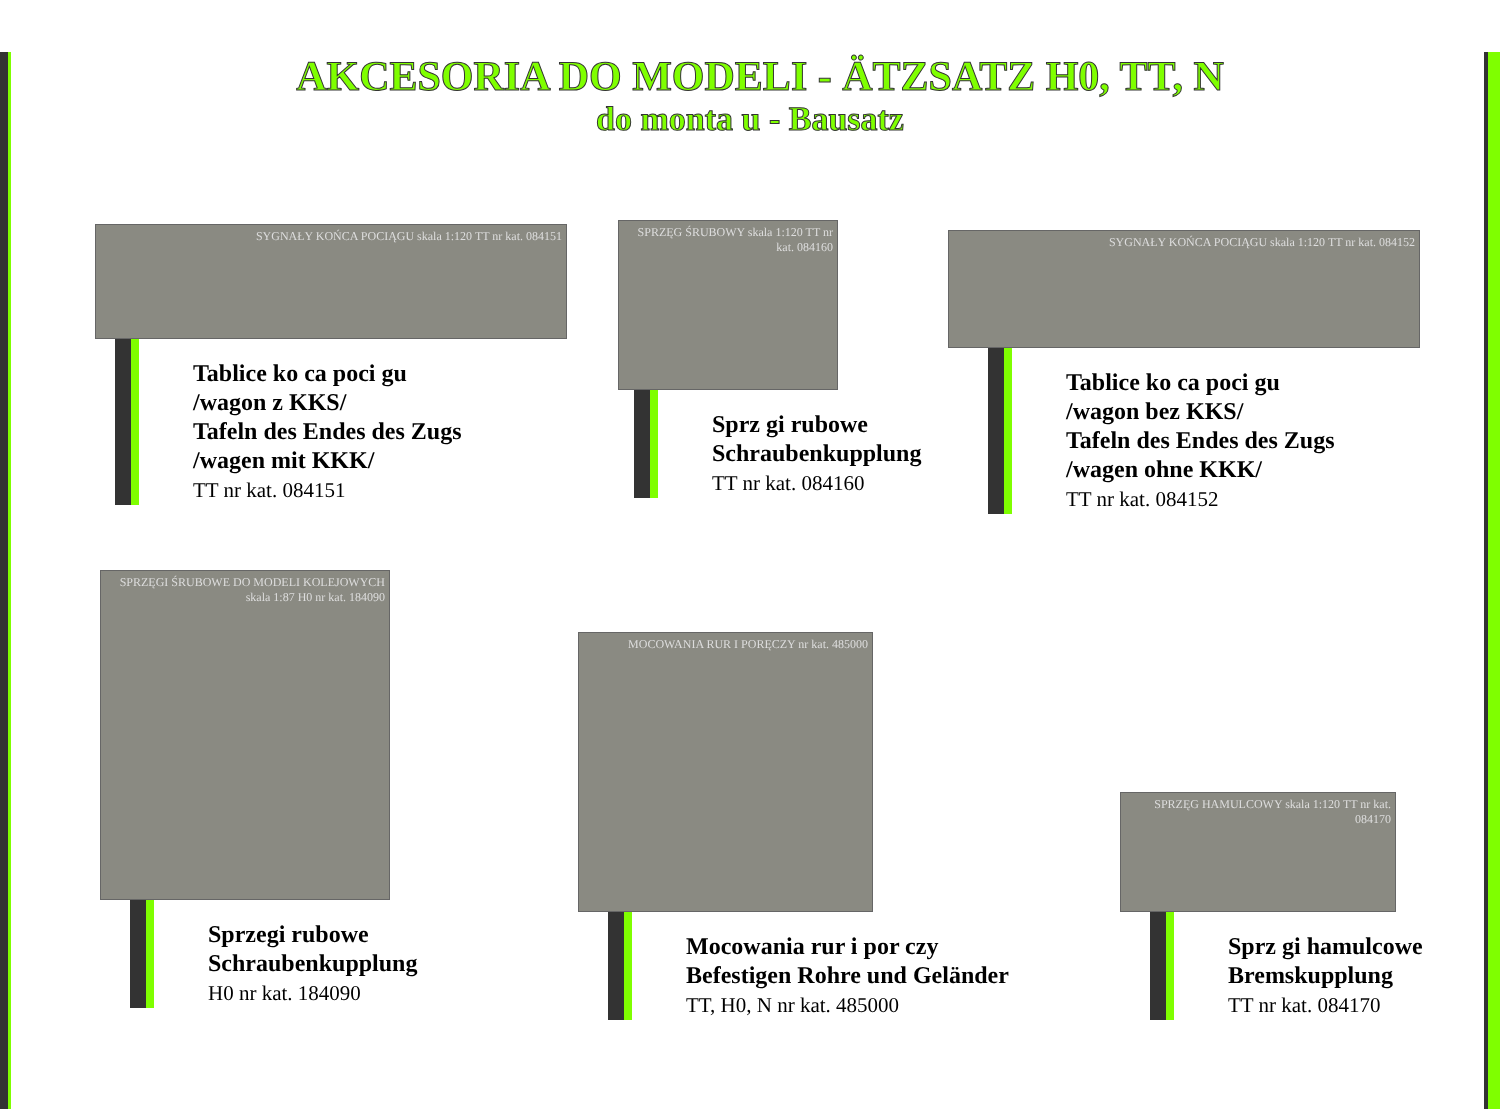AKCESORIA DO MODELI - ÄTZSATZ H0, TT, N
do monta u - Bausatz
SYGNAŁY KOŃCA POCIĄGU skala 1:120 TT nr kat. 084151
Tablice ko ca poci gu
/wagon z KKS/
Tafeln des Endes des Zugs
/wagen mit KKK/
TT nr kat. 084151
SPRZĘG ŚRUBOWY skala 1:120 TT nr kat. 084160
Sprz gi rubowe
Schraubenkupplung
TT nr kat. 084160
SYGNAŁY KOŃCA POCIĄGU skala 1:120 TT nr kat. 084152
Tablice ko ca poci gu
/wagon bez KKS/
Tafeln des Endes des Zugs
/wagen ohne KKK/
TT nr kat. 084152
SPRZĘGI ŚRUBOWE DO MODELI KOLEJOWYCH skala 1:87 H0 nr kat. 184090
Sprzegi rubowe
Schraubenkupplung
H0 nr kat. 184090
MOCOWANIA RUR I PORĘCZY nr kat. 485000
Mocowania rur i por czy
Befestigen Rohre und Geländer
TT, H0, N nr kat. 485000
SPRZĘG HAMULCOWY skala 1:120 TT nr kat. 084170
Sprz gi hamulcowe
Bremskupplung
TT nr kat. 084170